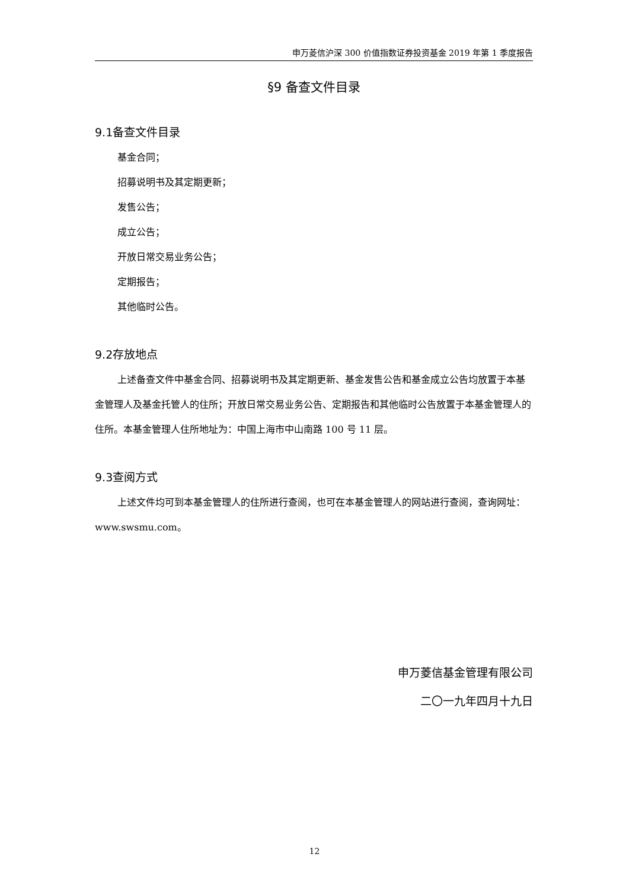申万菱信沪深 300 价值指数证券投资基金 2019 年第 1 季度报告
§9 备查文件目录
9.1备查文件目录
基金合同；
招募说明书及其定期更新；
发售公告；
成立公告；
开放日常交易业务公告；
定期报告；
其他临时公告。
9.2存放地点
上述备查文件中基金合同、招募说明书及其定期更新、基金发售公告和基金成立公告均放置于本基金管理人及基金托管人的住所；开放日常交易业务公告、定期报告和其他临时公告放置于本基金管理人的住所。本基金管理人住所地址为：中国上海市中山南路 100 号 11 层。
9.3查阅方式
上述文件均可到本基金管理人的住所进行查阅，也可在本基金管理人的网站进行查阅，查询网址：www.swsmu.com。
申万菱信基金管理有限公司
二〇一九年四月十九日
12